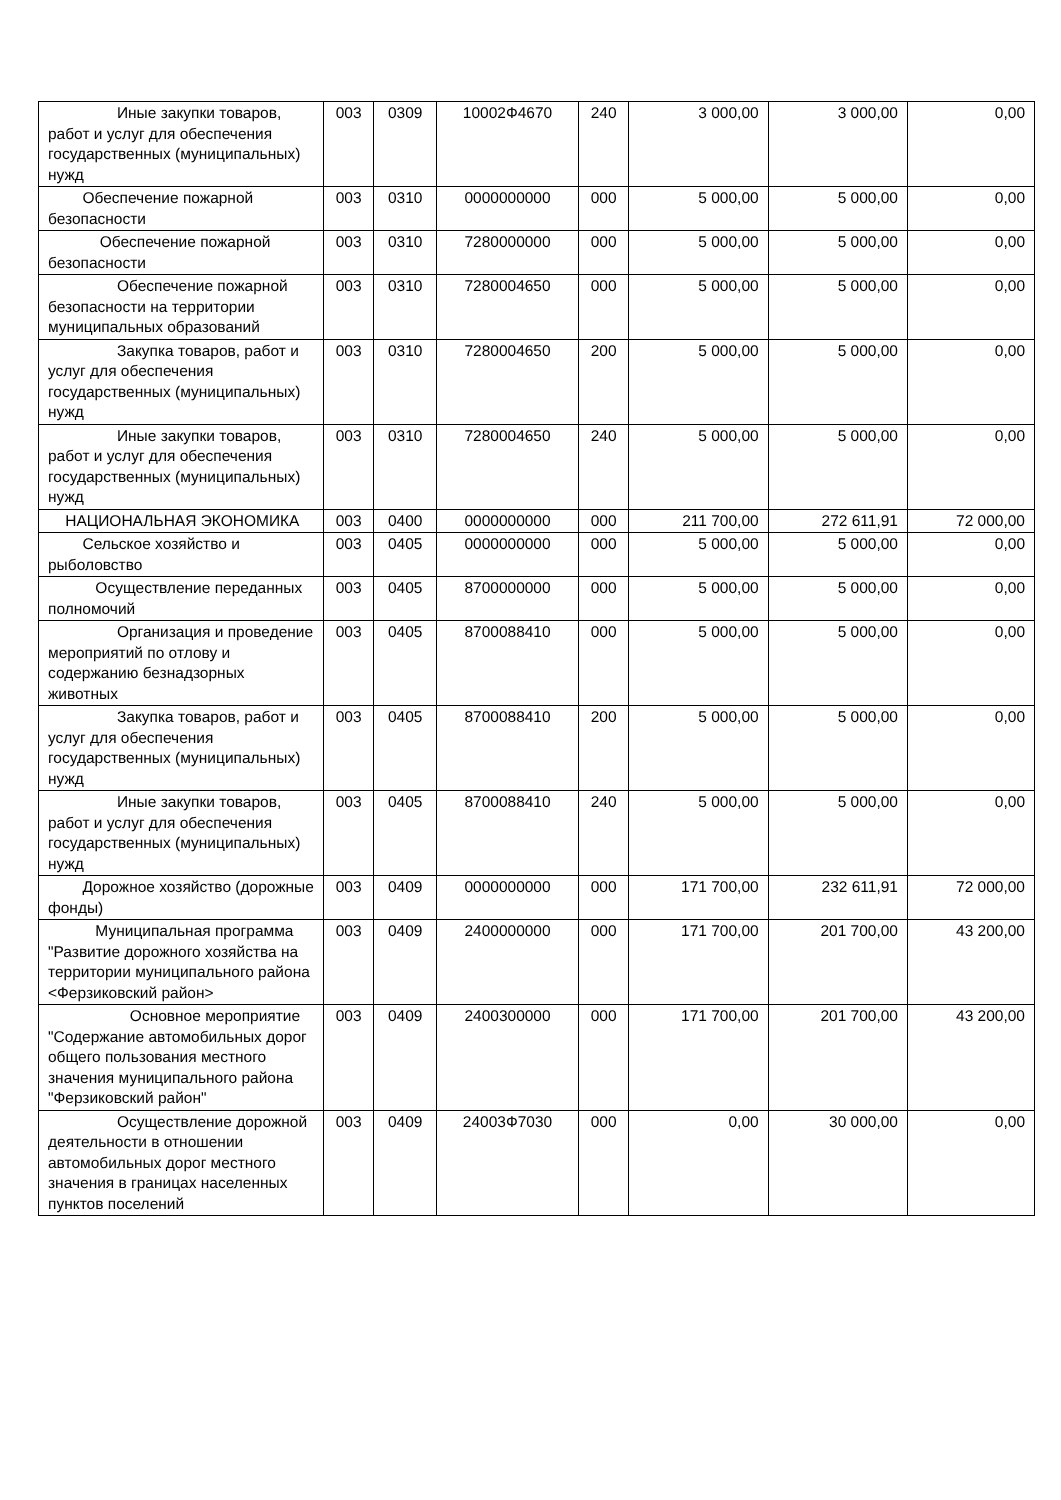| Иные закупки товаров, работ и услуг для обеспечения государственных (муниципальных) нужд | 003 | 0309 | 10002Ф4670 | 240 | 3 000,00 | 3 000,00 | 0,00 |
| Обеспечение пожарной безопасности | 003 | 0310 | 0000000000 | 000 | 5 000,00 | 5 000,00 | 0,00 |
| Обеспечение пожарной безопасности | 003 | 0310 | 7280000000 | 000 | 5 000,00 | 5 000,00 | 0,00 |
| Обеспечение пожарной безопасности на территории муниципальных образований | 003 | 0310 | 7280004650 | 000 | 5 000,00 | 5 000,00 | 0,00 |
| Закупка товаров, работ и услуг для обеспечения государственных (муниципальных) нужд | 003 | 0310 | 7280004650 | 200 | 5 000,00 | 5 000,00 | 0,00 |
| Иные закупки товаров, работ и услуг для обеспечения государственных (муниципальных) нужд | 003 | 0310 | 7280004650 | 240 | 5 000,00 | 5 000,00 | 0,00 |
| НАЦИОНАЛЬНАЯ ЭКОНОМИКА | 003 | 0400 | 0000000000 | 000 | 211 700,00 | 272 611,91 | 72 000,00 |
| Сельское хозяйство и рыболовство | 003 | 0405 | 0000000000 | 000 | 5 000,00 | 5 000,00 | 0,00 |
| Осуществление переданных полномочий | 003 | 0405 | 8700000000 | 000 | 5 000,00 | 5 000,00 | 0,00 |
| Организация и проведение мероприятий по отлову и содержанию безнадзорных животных | 003 | 0405 | 8700088410 | 000 | 5 000,00 | 5 000,00 | 0,00 |
| Закупка товаров, работ и услуг для обеспечения государственных (муниципальных) нужд | 003 | 0405 | 8700088410 | 200 | 5 000,00 | 5 000,00 | 0,00 |
| Иные закупки товаров, работ и услуг для обеспечения государственных (муниципальных) нужд | 003 | 0405 | 8700088410 | 240 | 5 000,00 | 5 000,00 | 0,00 |
| Дорожное хозяйство (дорожные фонды) | 003 | 0409 | 0000000000 | 000 | 171 700,00 | 232 611,91 | 72 000,00 |
| Муниципальная программа "Развитие дорожного хозяйства на территории муниципального района <Ферзиковский район> | 003 | 0409 | 2400000000 | 000 | 171 700,00 | 201 700,00 | 43 200,00 |
| Основное мероприятие "Содержание автомобильных дорог общего пользования местного значения муниципального района "Ферзиковский район" | 003 | 0409 | 2400300000 | 000 | 171 700,00 | 201 700,00 | 43 200,00 |
| Осуществление дорожной деятельности в отношении автомобильных дорог местного значения в границах населенных пунктов поселений | 003 | 0409 | 24003Ф7030 | 000 | 0,00 | 30 000,00 | 0,00 |